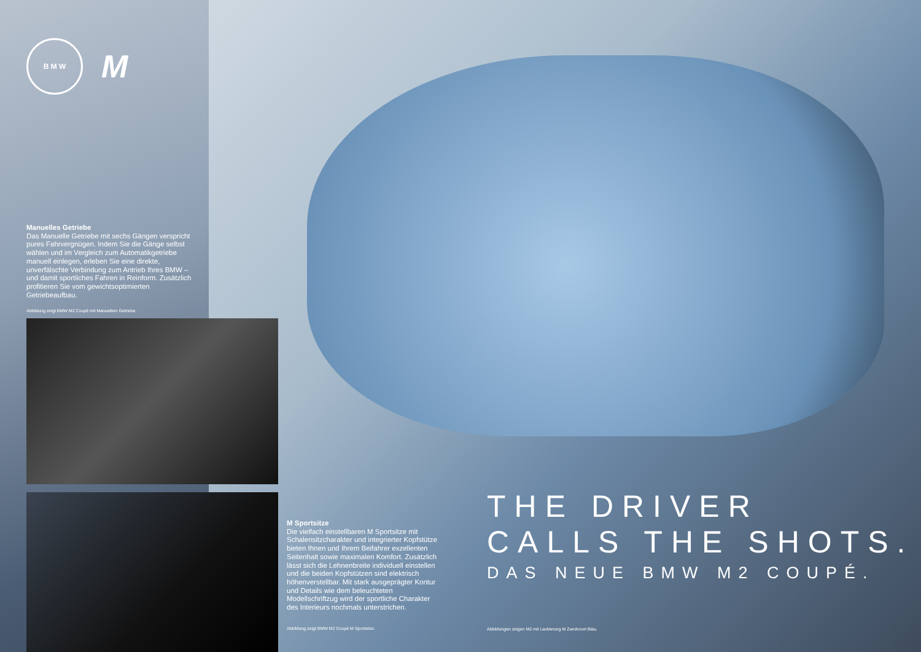B M W
M
Manuelles Getriebe
Das Manuelle Getriebe mit sechs Gängen ver­spricht pures Fahrvergnügen. Indem Sie die Gänge selbst wählen und im Vergleich zum Automatik­getriebe manuell einlegen, erleben Sie eine direkte, unverfälschte Verbindung zum Antrieb Ihres BMW – und damit sportliches Fahren in Reinform. Zusätzlich profitieren Sie vom gewichtsoptimierten Getriebeaufbau.
Abbildung zeigt BMW M2 Coupé mit Manuellem Getriebe.
M Sportsitze
Die vielfach einstellbaren M Sportsitze mit Schalensitzcharakter und integrierter Kopf­stütze bieten Ihnen und Ihrem Beifahrer exzellenten Seitenhalt sowie maximalen Komfort. Zusätzlich lässt sich die Lehnen­breite individuell einstellen und die beiden Kopfstützen sind elektrisch höhenverstellbar. Mit stark ausgeprägter Kontur und Details wie dem beleuchteten Modellschriftzug wird der sportliche Charakter des Interieurs nochmals unterstrichen.
Abbildung zeigt BMW M2 Coupé M Sportsitze.
THE DRIVER
CALLS THE SHOTS.
DAS NEUE BMW M2 COUPÉ.
Abbildungen zeigen M2 mit Lackierung M Zandvoort Blau.